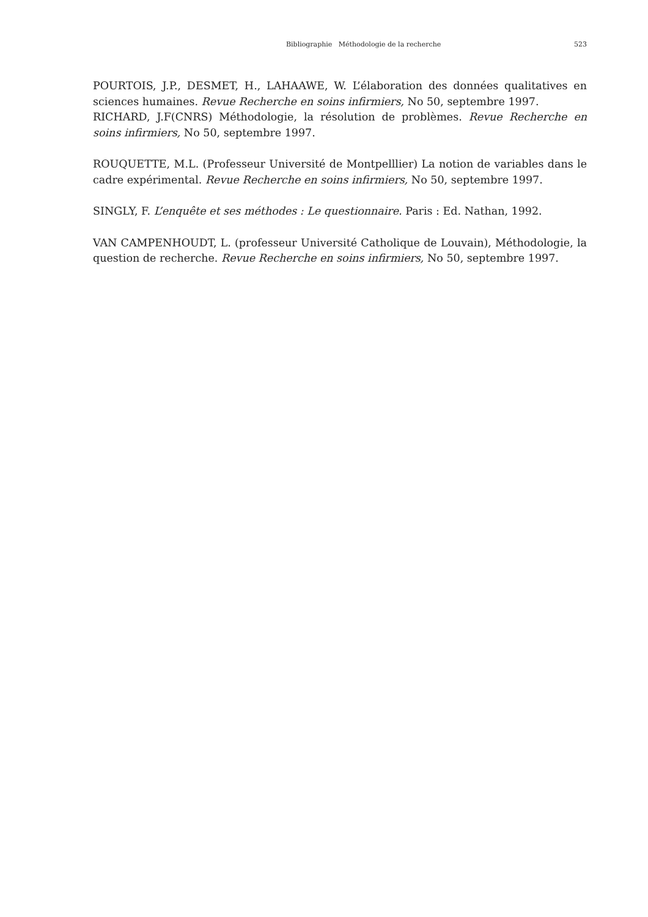Bibliographie Méthodologie de la recherche 523
POURTOIS, J.P., DESMET, H., LAHAAWE, W. L’élaboration des données qualitatives en sciences humaines. Revue Recherche en soins infirmiers, No 50, septembre 1997.
RICHARD, J.F(CNRS) Méthodologie, la résolution de problèmes. Revue Recherche en soins infirmiers, No 50, septembre 1997.
ROUQUETTE, M.L. (Professeur Université de Montpelllier) La notion de variables dans le cadre expérimental. Revue Recherche en soins infirmiers, No 50, septembre 1997.
SINGLY, F. L’enquête et ses méthodes : Le questionnaire. Paris : Ed. Nathan, 1992.
VAN CAMPENHOUDT, L. (professeur Université Catholique de Louvain), Méthodologie, la question de recherche. Revue Recherche en soins infirmiers, No 50, septembre 1997.